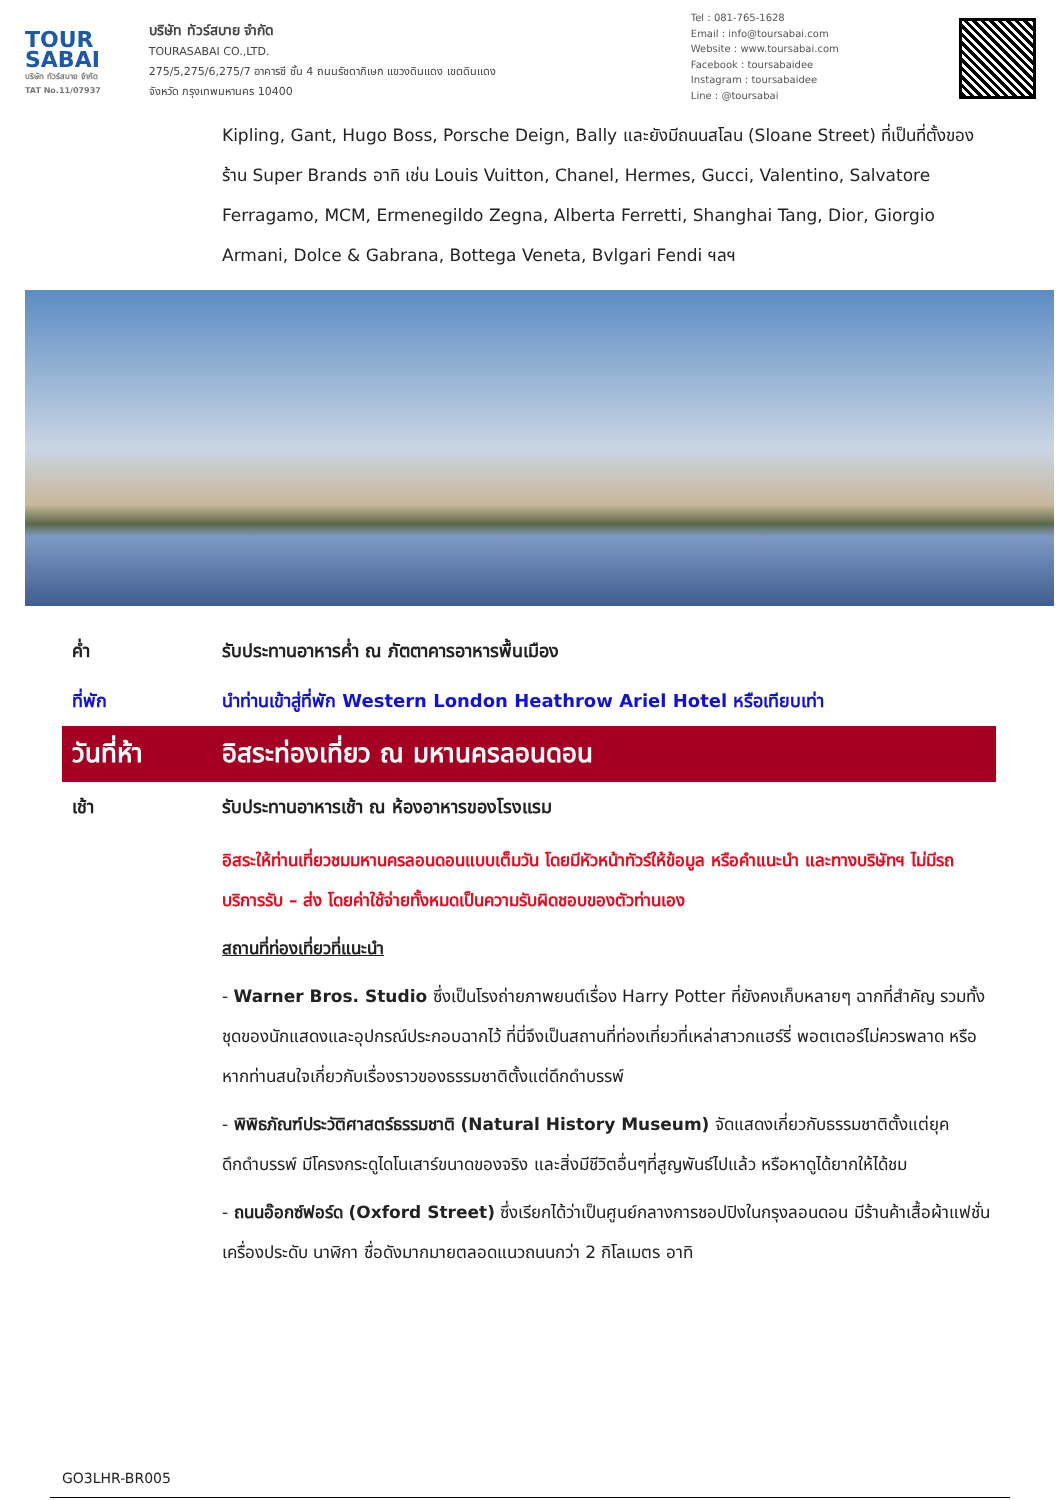TOUR
SABAI
บริษัท ทัวร์สบาย จำกัด
TAT No.11/07937
บริษัท ทัวร์สบาย จำกัด
TOURASABAI CO.,LTD.
275/5,275/6,275/7 อาคารซี ชั้น 4 ถนนรัชดาภิเษก แขวงดินแดง เขตดินแดง
จังหวัด กรุงเทพมหานคร 10400
Tel : 081-765-1628
Email : info@toursabai.com
Website : www.toursabai.com
Facebook : toursabaidee
Instagram : toursabaidee
Line : @toursabai
Kipling, Gant, Hugo Boss, Porsche Deign, Bally และยังมีถนนสโลน (Sloane Street) ที่เป็นที่ตั้งของร้าน Super Brands อาทิ เช่น Louis Vuitton, Chanel, Hermes, Gucci, Valentino, Salvatore Ferragamo, MCM, Ermenegildo Zegna, Alberta Ferretti, Shanghai Tang, Dior, Giorgio Armani, Dolce & Gabrana, Bottega Veneta, Bvlgari Fendi ฯลฯ
ค่ำ รับประทานอาหารค่ำ ณ ภัตตาคารอาหารพื้นเมือง
ที่พัก นำท่านเข้าสู่ที่พัก Western London Heathrow Ariel Hotel หรือเทียบเท่า
วันที่ห้า อิสระท่องเที่ยว ณ มหานครลอนดอน
เช้า รับประทานอาหารเช้า ณ ห้องอาหารของโรงแรม
อิสระให้ท่านเที่ยวชมมหานครลอนดอนแบบเต็มวัน โดยมีหัวหน้าทัวร์ให้ข้อมูล หรือคำแนะนำ และทางบริษัทฯ ไม่มีรถบริการรับ – ส่ง โดยค่าใช้จ่ายทั้งหมดเป็นความรับผิดชอบของตัวท่านเอง
สถานที่ท่องเที่ยวที่แนะนำ
- Warner Bros. Studio ซึ่งเป็นโรงถ่ายภาพยนต์เรื่อง Harry Potter ที่ยังคงเก็บหลายๆ ฉากที่สำคัญ รวมทั้งชุดของนักแสดงและอุปกรณ์ประกอบฉากไว้ ที่นี่จึงเป็นสถานที่ท่องเที่ยวที่เหล่าสาวกแฮร์รี่ พอตเตอร์ไม่ควรพลาด หรือหากท่านสนใจเกี่ยวกับเรื่องราวของธรรมชาติตั้งแต่ดึกดำบรรพ์
- พิพิธภัณฑ์ประวัติศาสตร์ธรรมชาติ (Natural History Museum) จัดแสดงเกี่ยวกับธรรมชาติตั้งแต่ยุคดึกดำบรรพ์ มีโครงกระดูไดโนเสาร์ขนาดของจริง และสิ่งมีชีวิตอื่นๆที่สูญพันธ์ไปแล้ว หรือหาดูได้ยากให้ได้ชม
- ถนนอ๊อกซ์ฟอร์ด (Oxford Street) ซึ่งเรียกได้ว่าเป็นศูนย์กลางการชอปปิงในกรุงลอนดอน มีร้านค้าเสื้อผ้าแฟชั่น เครื่องประดับ นาฬิกา ชื่อดังมากมายตลอดแนวถนนกว่า 2 กิโลเมตร อาทิ
GO3LHR-BR005